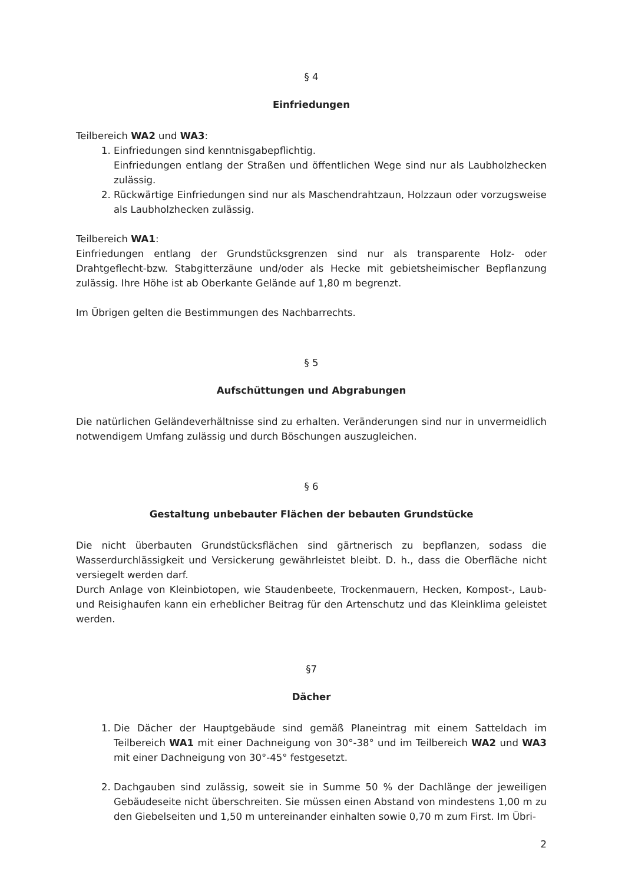§ 4
Einfriedungen
Teilbereich WA2 und WA3:
1. Einfriedungen sind kenntnisgabepflichtig.
Einfriedungen entlang der Straßen und öffentlichen Wege sind nur als Laubholzhecken zulässig.
2. Rückwärtige Einfriedungen sind nur als Maschendrahtzaun, Holzzaun oder vorzugsweise als Laubholzhecken zulässig.
Teilbereich WA1:
Einfriedungen entlang der Grundstücksgrenzen sind nur als transparente Holz- oder Drahtgeflecht-bzw. Stabgitterzäune und/oder als Hecke mit gebietsheimischer Bepflanzung zulässig. Ihre Höhe ist ab Oberkante Gelände auf 1,80 m begrenzt.
Im Übrigen gelten die Bestimmungen des Nachbarrechts.
§ 5
Aufschüttungen und Abgrabungen
Die natürlichen Geländeverhältnisse sind zu erhalten. Veränderungen sind nur in unvermeidlich notwendigem Umfang zulässig und durch Böschungen auszugleichen.
§ 6
Gestaltung unbebauter Flächen der bebauten Grundstücke
Die nicht überbauten Grundstücksflächen sind gärtnerisch zu bepflanzen, sodass die Wasserdurchlässigkeit und Versickerung gewährleistet bleibt. D. h., dass die Oberfläche nicht versiegelt werden darf.
Durch Anlage von Kleinbiotopen, wie Staudenbeete, Trockenmauern, Hecken, Kompost-, Laub- und Reisighaufen kann ein erheblicher Beitrag für den Artenschutz und das Kleinklima geleistet werden.
§7
Dächer
1. Die Dächer der Hauptgebäude sind gemäß Planeintrag mit einem Satteldach im Teilbereich WA1 mit einer Dachneigung von 30°-38° und im Teilbereich WA2 und WA3 mit einer Dachneigung von 30°-45° festgesetzt.
2. Dachgauben sind zulässig, soweit sie in Summe 50 % der Dachlänge der jeweiligen Gebäudeseite nicht überschreiten. Sie müssen einen Abstand von mindestens 1,00 m zu den Giebelseiten und 1,50 m untereinander einhalten sowie 0,70 m zum First. Im Übri-
2